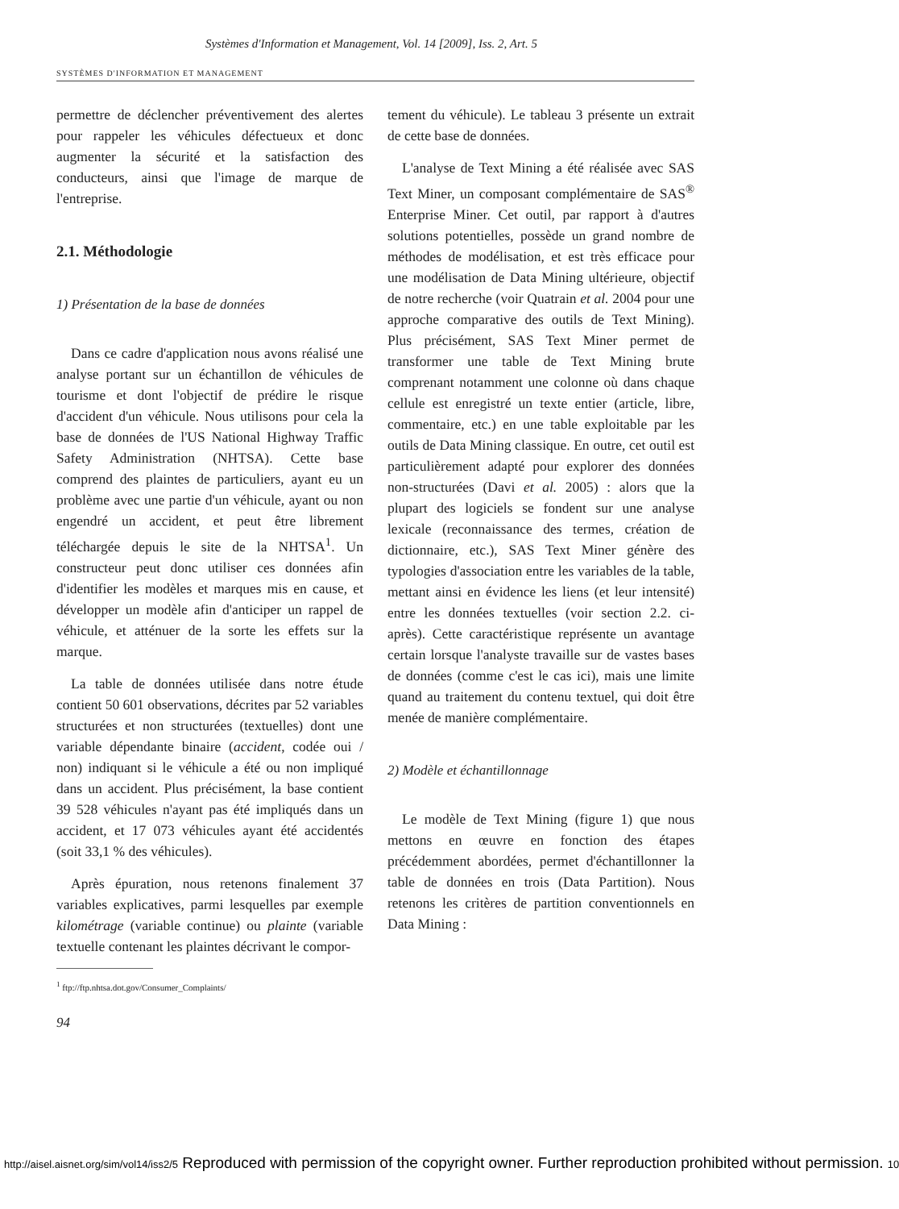Systèmes d'Information et Management, Vol. 14 [2009], Iss. 2, Art. 5
SYSTÈMES D'INFORMATION ET MANAGEMENT
permettre de déclencher préventivement des alertes pour rappeler les véhicules défectueux et donc augmenter la sécurité et la satisfaction des conducteurs, ainsi que l'image de marque de l'entreprise.
2.1. Méthodologie
1) Présentation de la base de données
Dans ce cadre d'application nous avons réalisé une analyse portant sur un échantillon de véhicules de tourisme et dont l'objectif de prédire le risque d'accident d'un véhicule. Nous utilisons pour cela la base de données de l'US National Highway Traffic Safety Administration (NHTSA). Cette base comprend des plaintes de particuliers, ayant eu un problème avec une partie d'un véhicule, ayant ou non engendré un accident, et peut être librement téléchargée depuis le site de la NHTSA<sup>1</sup>. Un constructeur peut donc utiliser ces données afin d'identifier les modèles et marques mis en cause, et développer un modèle afin d'anticiper un rappel de véhicule, et atténuer de la sorte les effets sur la marque.
La table de données utilisée dans notre étude contient 50 601 observations, décrites par 52 variables structurées et non structurées (textuelles) dont une variable dépendante binaire (accident, codée oui / non) indiquant si le véhicule a été ou non impliqué dans un accident. Plus précisément, la base contient 39 528 véhicules n'ayant pas été impliqués dans un accident, et 17 073 véhicules ayant été accidentés (soit 33,1 % des véhicules).
Après épuration, nous retenons finalement 37 variables explicatives, parmi lesquelles par exemple kilométrage (variable continue) ou plainte (variable textuelle contenant les plaintes décrivant le compor-
<sup>1</sup> ftp://ftp.nhtsa.dot.gov/Consumer_Complaints/
tement du véhicule). Le tableau 3 présente un extrait de cette base de données.
L'analyse de Text Mining a été réalisée avec SAS Text Miner, un composant complémentaire de SAS<sup>®</sup> Enterprise Miner. Cet outil, par rapport à d'autres solutions potentielles, possède un grand nombre de méthodes de modélisation, et est très efficace pour une modélisation de Data Mining ultérieure, objectif de notre recherche (voir Quatrain et al. 2004 pour une approche comparative des outils de Text Mining). Plus précisément, SAS Text Miner permet de transformer une table de Text Mining brute comprenant notamment une colonne où dans chaque cellule est enregistré un texte entier (article, libre, commentaire, etc.) en une table exploitable par les outils de Data Mining classique. En outre, cet outil est particulièrement adapté pour explorer des données non-structurées (Davi et al. 2005) : alors que la plupart des logiciels se fondent sur une analyse lexicale (reconnaissance des termes, création de dictionnaire, etc.), SAS Text Miner génère des typologies d'association entre les variables de la table, mettant ainsi en évidence les liens (et leur intensité) entre les données textuelles (voir section 2.2. ci-après). Cette caractéristique représente un avantage certain lorsque l'analyste travaille sur de vastes bases de données (comme c'est le cas ici), mais une limite quand au traitement du contenu textuel, qui doit être menée de manière complémentaire.
2) Modèle et échantillonnage
Le modèle de Text Mining (figure 1) que nous mettons en œuvre en fonction des étapes précédemment abordées, permet d'échantillonner la table de données en trois (Data Partition). Nous retenons les critères de partition conventionnels en Data Mining :
94
http://aisel.aisnet.org/sim/vol14/iss2/5 Reproduced with permission of the copyright owner. Further reproduction prohibited without permission. 10